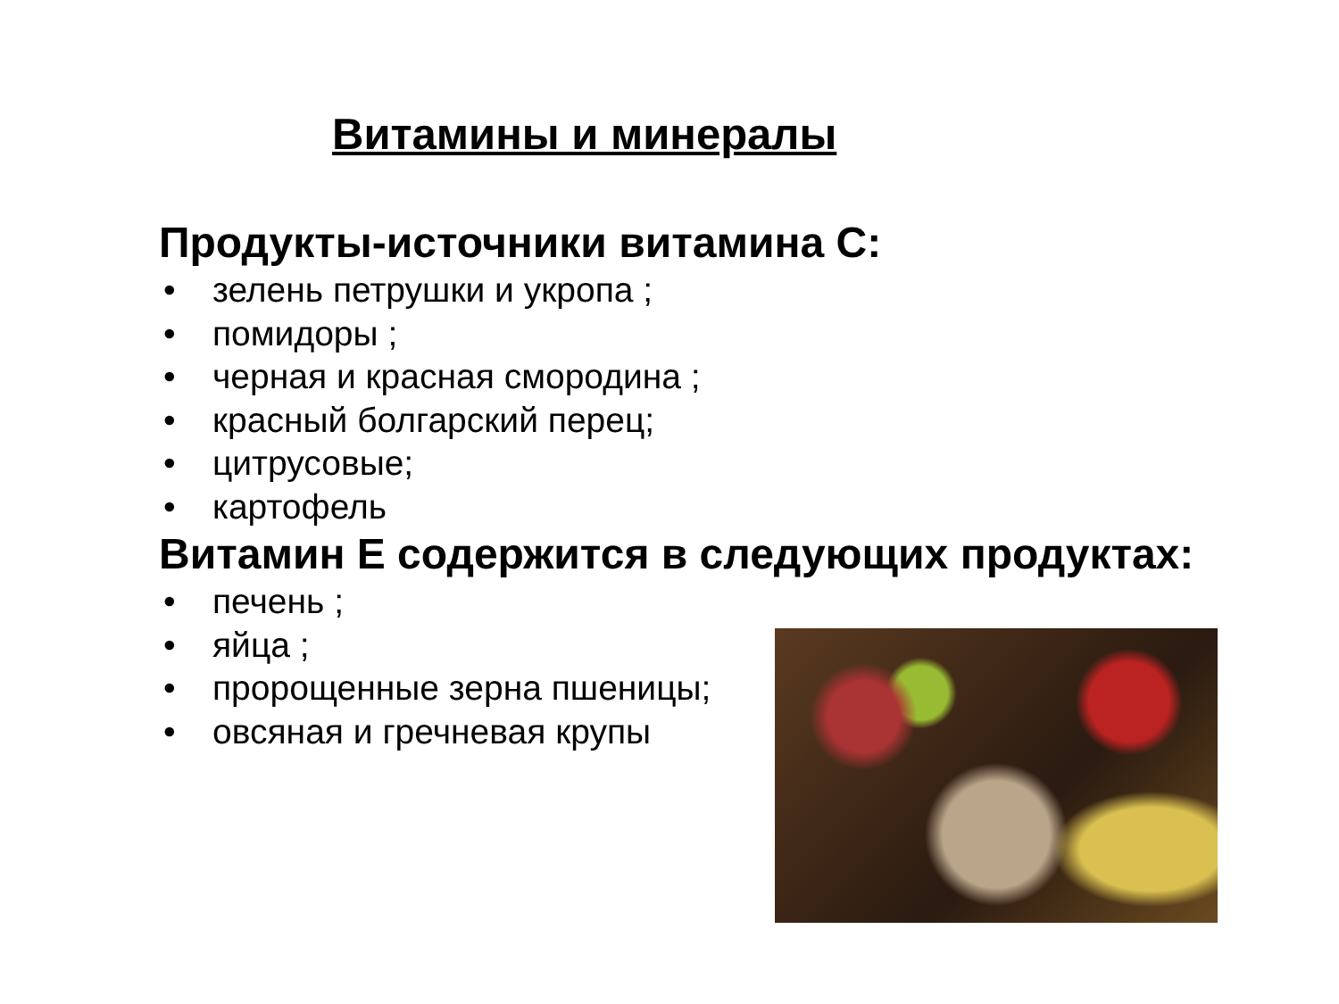Витамины и минералы
Продукты-источники витамина С:
• зелень петрушки и укропа ;
• помидоры ;
• черная и красная смородина ;
• красный болгарский перец;
• цитрусовые;
• картофель
Витамин Е содержится в следующих продуктах:
• печень ;
• яйца ;
• пророщенные зерна пшеницы;
• овсяная и гречневая крупы